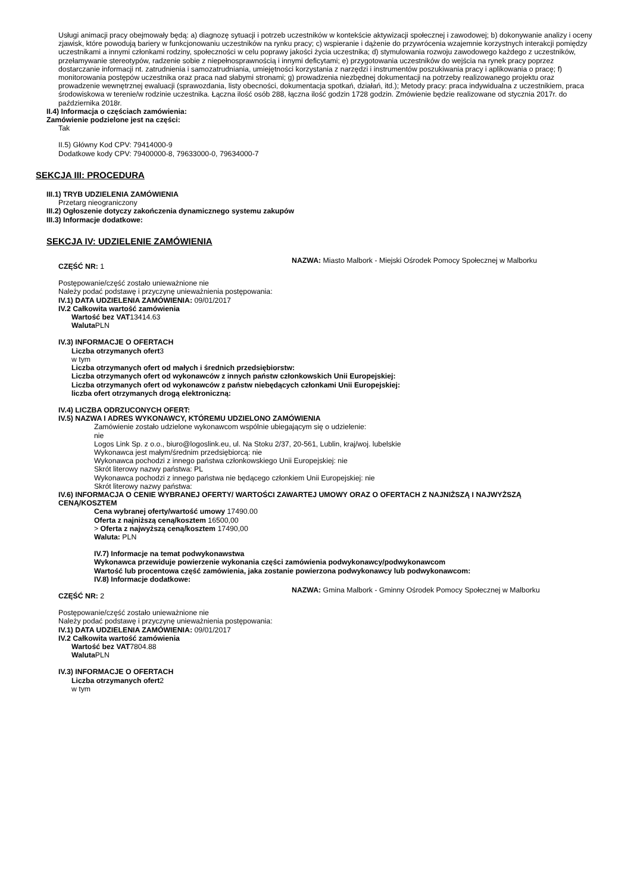Usługi animacji pracy obejmowały będą: a) diagnozę sytuacji i potrzeb uczestników w kontekście aktywizacji społecznej i zawodowej; b) dokonywanie analizy i oceny zjawisk, które powodują bariery w funkcjonowaniu uczestników na rynku pracy; c) wspieranie i dążenie do przywrócenia wzajemnie korzystnych interakcji pomiędzy uczestnikami a innymi członkami rodziny, społeczności w celu poprawy jakości życia uczestnika; d) stymulowania rozwoju zawodowego każdego z uczestników, przełamywanie stereotypów, radzenie sobie z niepełnosprawnością i innymi deficytami; e) przygotowania uczestników do wejścia na rynek pracy poprzez dostarczanie informacji nt. zatrudnienia i samozatrudniania, umiejętności korzystania z narzędzi i instrumentów poszukiwania pracy i aplikowania o pracę; f) monitorowania postępów uczestnika oraz praca nad słabymi stronami; g) prowadzenia niezbędnej dokumentacji na potrzeby realizowanego projektu oraz prowadzenie wewnętrznej ewaluacji (sprawozdania, listy obecności, dokumentacja spotkań, działań, itd.); Metody pracy: praca indywidualna z uczestnikiem, praca środowiskowa w terenie/w rodzinie uczestnika. Łączna ilość osób 288, łączna ilość godzin 1728 godzin. Zmówienie będzie realizowane od stycznia 2017r. do października 2018r.
II.4) Informacja o częściach zamówienia:
Zamówienie podzielone jest na części:
Tak
II.5) Główny Kod CPV: 79414000-9
Dodatkowe kody CPV: 79400000-8, 79633000-0, 79634000-7
SEKCJA III: PROCEDURA
III.1) TRYB UDZIELENIA ZAMÓWIENIA
Przetarg nieograniczony
III.2) Ogłoszenie dotyczy zakończenia dynamicznego systemu zakupów
III.3) Informacje dodatkowe:
SEKCJA IV: UDZIELENIE ZAMÓWIENIA
CZĘŚĆ NR: 1
NAZWA: Miasto Malbork - Miejski Ośrodek Pomocy Społecznej w Malborku
Postępowanie/część zostało unieważnione nie
Należy podać podstawę i przyczynę unieważnienia postępowania:
IV.1) DATA UDZIELENIA ZAMÓWIENIA: 09/01/2017
IV.2 Całkowita wartość zamówienia
Wartość bez VAT13414.63
Waluta PLN
IV.3) INFORMACJE O OFERTACH
Liczba otrzymanych ofert3
w tym
Liczba otrzymanych ofert od małych i średnich przedsiębiorstw:
Liczba otrzymanych ofert od wykonawców z innych państw członkowskich Unii Europejskiej:
Liczba otrzymanych ofert od wykonawców z państw niebędących członkami Unii Europejskiej:
liczba ofert otrzymanych drogą elektroniczną:
IV.4) LICZBA ODRZUCONYCH OFERT:
IV.5) NAZWA I ADRES WYKONAWCY, KTÓREMU UDZIELONO ZAMÓWIENIA
Zamówienie zostało udzielone wykonawcom wspólnie ubiegającym się o udzielenie:
nie
Logos Link Sp. z o.o., biuro@logoslink.eu, ul. Na Stoku 2/37, 20-561, Lublin, kraj/woj. lubelskie
Wykonawca jest małym/średnim przedsiębiorcą: nie
Wykonawca pochodzi z innego państwa członkowskiego Unii Europejskiej: nie
Skrót literowy nazwy państwa: PL
Wykonawca pochodzi z innego państwa nie będącego członkiem Unii Europejskiej: nie
Skrót literowy nazwy państwa:
IV.6) INFORMACJA O CENIE WYBRANEJ OFERTY/ WARTOŚCI ZAWARTEJ UMOWY ORAZ O OFERTACH Z NAJNIŻSZĄ I NAJWYŻSZĄ CENĄ/KOSZTEM
Cena wybranej oferty/wartość umowy 17490.00
Oferta z najniższą ceną/kosztem 16500,00
> Oferta z najwyższą ceną/kosztem 17490,00
Waluta: PLN
IV.7) Informacje na temat podwykonawstwa
Wykonawca przewiduje powierzenie wykonania części zamówienia podwykonawcy/podwykonawcom
Wartość lub procentowa część zamówienia, jaka zostanie powierzona podwykonawcy lub podwykonawcom:
IV.8) Informacje dodatkowe:
CZĘŚĆ NR: 2
NAZWA: Gmina Malbork - Gminny Ośrodek Pomocy Społecznej w Malborku
Postępowanie/część zostało unieważnione nie
Należy podać podstawę i przyczynę unieważnienia postępowania:
IV.1) DATA UDZIELENIA ZAMÓWIENIA: 09/01/2017
IV.2 Całkowita wartość zamówienia
Wartość bez VAT7804.88
Waluta PLN
IV.3) INFORMACJE O OFERTACH
Liczba otrzymanych ofert2
w tym